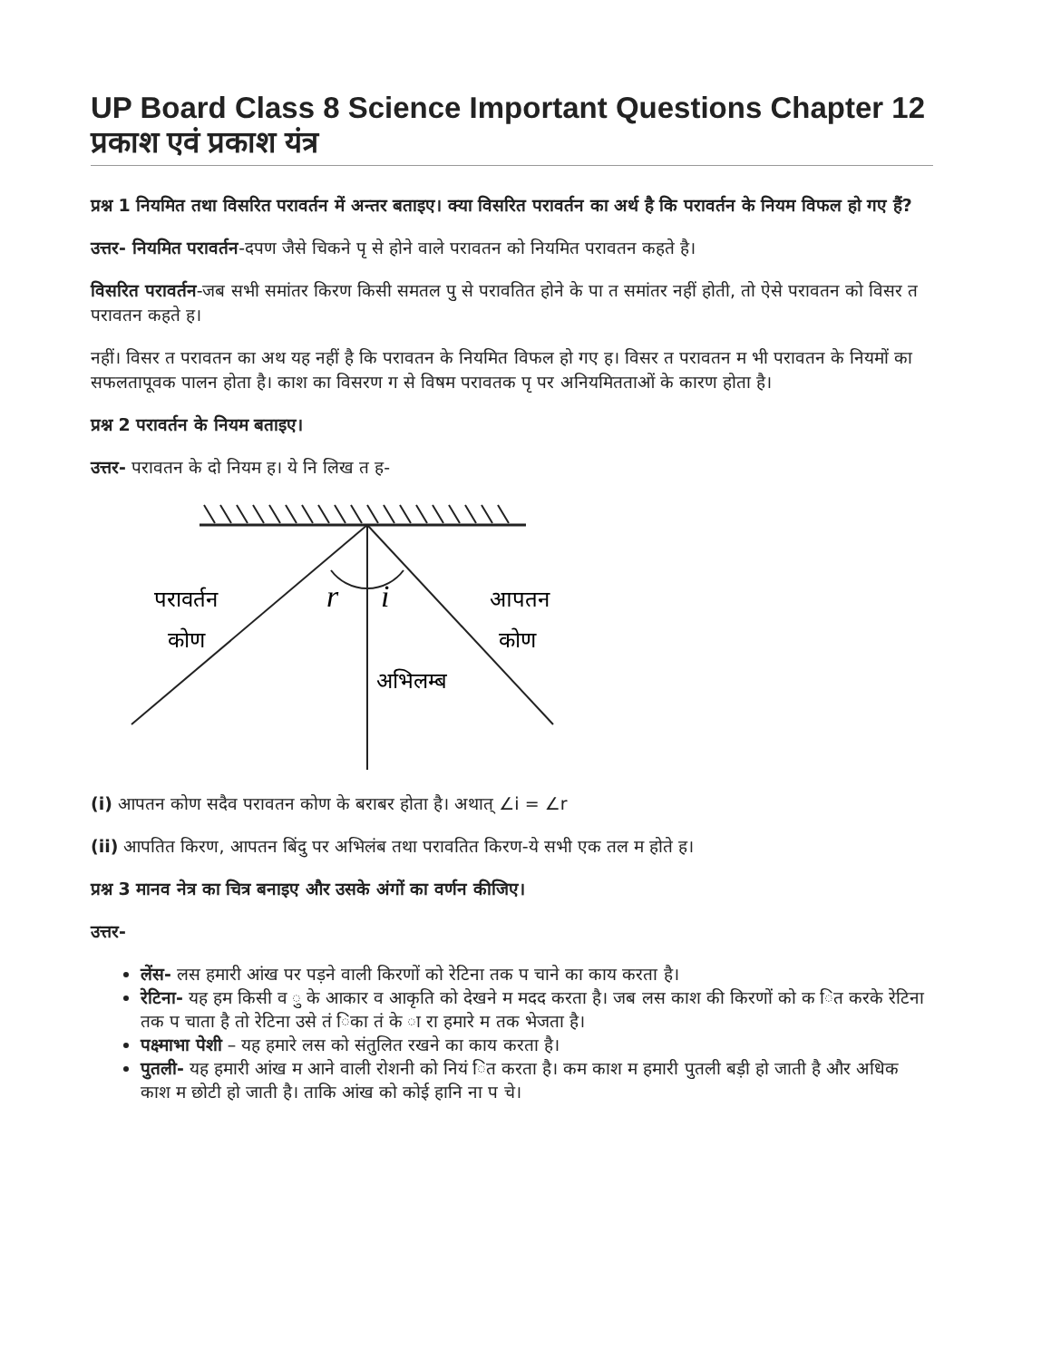UP Board Class 8 Science Important Questions Chapter 12 प्रकाश एवं प्रकाश यंत्र
प्रश्न 1 नियमित तथा विसरित परावर्तन में अन्तर बताइए। क्या विसरित परावर्तन का अर्थ है कि परावर्तन के नियम विफल हो गए हैं?
उत्तर- नियमित परावर्तन-दपण जैसे चिकने पृ से होने वाले परावतन को नियमित परावतन कहते है।
विसरित परावर्तन-जब सभी समांतर किरण किसी समतल पु से परावतित होने के पा त समांतर नहीं होती, तो ऐसे परावतन को विसर त परावतन कहते ह।
नहीं। विसर त परावतन का अथ यह नहीं है कि परावतन के नियमित विफल हो गए ह। विसर त परावतन म भी परावतन के नियमों का सफलतापूवक पालन होता है। काश का विसरण ग से विषम परावतक पृ पर अनियमितताओं के कारण होता है।
प्रश्न 2 परावर्तन के नियम बताइए।
उत्तर- परावतन के दो नियम ह। ये नि लिख त ह-
परावर्तन
कोण
r
i
आपतन
कोण
अभिलम्ब
(i) आपतन कोण सदैव परावतन कोण के बराबर होता है। अथात् ∠i = ∠r
(ii) आपतित किरण, आपतन बिंदु पर अभिलंब तथा परावतित किरण-ये सभी एक तल म होते ह।
प्रश्न 3 मानव नेत्र का चित्र बनाइए और उसके अंगों का वर्णन कीजिए।
उत्तर-
लेंस- लस हमारी आंख पर पड़ने वाली किरणों को रेटिना तक प चाने का काय करता है।
रेटिना- यह हम किसी व ु के आकार व आकृति को देखने म मदद करता है। जब लस काश की किरणों को क ित करके रेटिना तक प चाता है तो रेटिना उसे तं िका तं के ा रा हमारे म तक भेजता है।
पक्ष्माभा पेशी – यह हमारे लस को संतुलित रखने का काय करता है।
पुतली- यह हमारी आंख म आने वाली रोशनी को नियं ित करता है। कम काश म हमारी पुतली बड़ी हो जाती है और अधिक काश म छोटी हो जाती है। ताकि आंख को कोई हानि ना प चे।